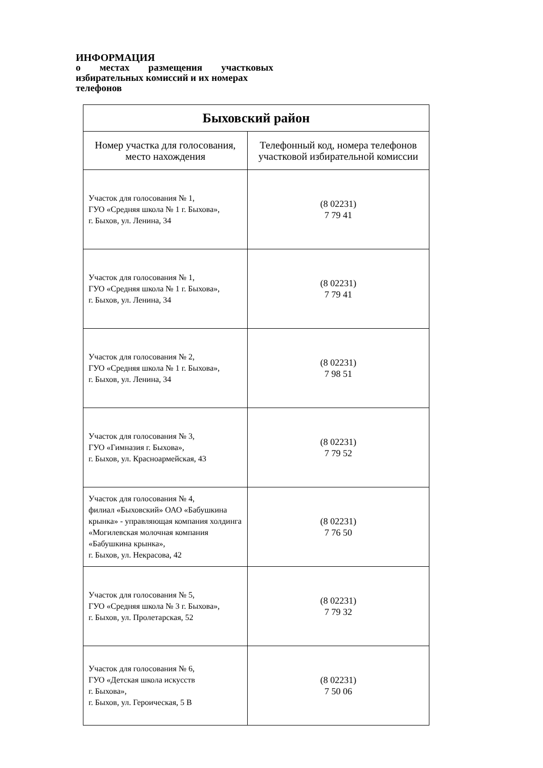ИНФОРМАЦИЯ
о местах размещения участковых
избирательных комиссий и их номерах
телефонов
| Быховский район | |
| --- | --- |
| Номер участка для голосования, место нахождения | Телефонный код, номера телефонов участковой избирательной комиссии |
| Участок для голосования № 1, ГУО «Средняя школа № 1 г. Быхова», г. Быхов, ул. Ленина, 34 | (8 02231) 7 79 41 |
| Участок для голосования № 1, ГУО «Средняя школа № 1 г. Быхова», г. Быхов, ул. Ленина, 34 | (8 02231) 7 79 41 |
| Участок для голосования № 2, ГУО «Средняя школа № 1 г. Быхова», г. Быхов, ул. Ленина, 34 | (8 02231) 7 98 51 |
| Участок для голосования № 3, ГУО «Гимназия г. Быхова», г. Быхов, ул. Красноармейская, 43 | (8 02231) 7 79 52 |
| Участок для голосования № 4, филиал «Быховский» ОАО «Бабушкина крынка» - управляющая компания холдинга «Могилевская молочная компания «Бабушкина крынка», г. Быхов, ул. Некрасова, 42 | (8 02231) 7 76 50 |
| Участок для голосования № 5, ГУО «Средняя школа № 3 г. Быхова», г. Быхов, ул. Пролетарская, 52 | (8 02231) 7 79 32 |
| Участок для голосования № 6, ГУО «Детская школа искусств г. Быхова», г. Быхов, ул. Героическая, 5 В | (8 02231) 7 50 06 |